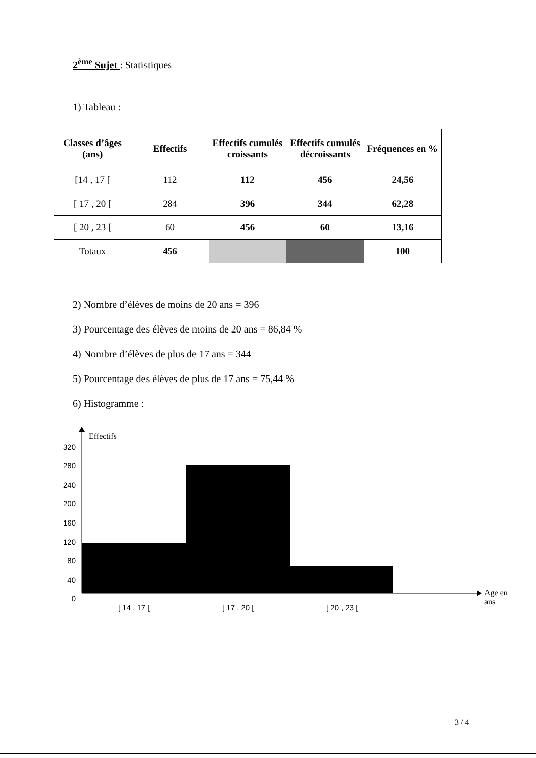2<sup>ème</sup> Sujet : Statistiques
1) Tableau :
| Classes d’âges (ans) | Effectifs | Effectifs cumulés croissants | Effectifs cumulés décroissants | Fréquences en % |
| --- | --- | --- | --- | --- |
| [14 , 17 [ | 112 | 112 | 456 | 24,56 |
| [ 17 , 20 [ | 284 | 396 | 344 | 62,28 |
| [ 20 , 23 [ | 60 | 456 | 60 | 13,16 |
| Totaux | 456 | | | 100 |
2) Nombre d’élèves de moins de 20 ans = 396
3) Pourcentage des élèves de moins de 20 ans = 86,84 %
4) Nombre d’élèves de plus de 17 ans = 344
5) Pourcentage des élèves de plus de 17 ans = 75,44 %
6) Histogramme :
Effectifs
320
280
240
200
160
120
80
40
0
Age en ans
[ 14 , 17 [ [ 17 , 20 [ [ 20 , 23 [
3 / 4